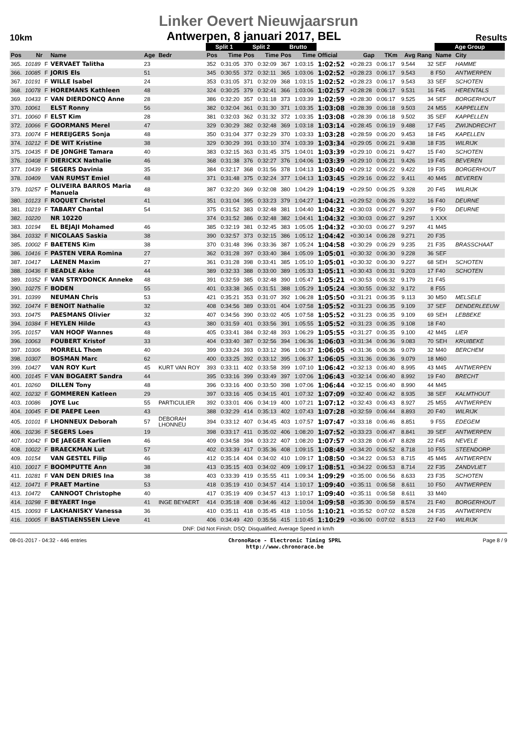Linker Oevert Nieuwjaarsrun
10km Antwerpen, 8 januari 2017, BEL Results
| | | | | | | Split 1 | | Split 2 | | Brutto | | | | | | | Age Group | | |
| --- | --- | --- | --- | --- | --- | --- | --- | --- | --- | --- | --- | --- | --- | --- | --- | --- | --- | --- | --- |
| Pos | Nr | | Name | Age | Bedr | Pos | Time | Pos | Time | Pos | Time | Official | Gap | TKm | Avg | Rang | Name | City | |
| 365. | 10189 | F | VERVAET Talitha | 23 | | 352 | 0:31:05 | 370 | 0:32:09 | 367 | 1:03:15 | 1:02:52 | +0:28:23 | 0:06:17 | 9.544 | 32 | SEF | HAMME | |
| 366. | 10085 | F | JORIS Els | 51 | | 345 | 0:30:55 | 372 | 0:32:11 | 365 | 1:03:06 | 1:02:52 | +0:28:23 | 0:06:17 | 9.543 | 8 | F50 | ANTWERPEN | |
| 367. | 10191 | F | WILLE Isabel | 24 | | 353 | 0:31:05 | 371 | 0:32:09 | 368 | 1:03:15 | 1:02:52 | +0:28:23 | 0:06:17 | 9.543 | 33 | SEF | SCHOTEN | |
| 368. | 10078 | F | HOREMANS Kathleen | 48 | | 324 | 0:30:25 | 379 | 0:32:41 | 366 | 1:03:06 | 1:02:57 | +0:28:28 | 0:06:17 | 9.531 | 16 | F45 | HERENTALS | |
| 369. | 10433 | F | VAN DIERDONCQ Anne | 28 | | 386 | 0:32:20 | 357 | 0:31:18 | 373 | 1:03:39 | 1:02:59 | +0:28:30 | 0:06:17 | 9.525 | 34 | SEF | BORGERHOUT | |
| 370. | 10061 | | ELST Ronny | 56 | | 382 | 0:32:04 | 361 | 0:31:30 | 371 | 1:03:35 | 1:03:08 | +0:28:39 | 0:06:18 | 9.503 | 24 | M55 | KAPPELLEN | |
| 371. | 10060 | F | ELST Kim | 28 | | 381 | 0:32:03 | 362 | 0:31:32 | 372 | 1:03:35 | 1:03:08 | +0:28:39 | 0:06:18 | 9.502 | 35 | SEF | KAPPELLEN | |
| 372. | 10066 | F | GOORMANS Merel | 47 | | 329 | 0:30:29 | 382 | 0:32:48 | 369 | 1:03:18 | 1:03:14 | +0:28:45 | 0:06:19 | 9.488 | 17 | F45 | ZWIJNDRECHT | |
| 373. | 10074 | F | HEREIJGERS Sonja | 48 | | 350 | 0:31:04 | 377 | 0:32:29 | 370 | 1:03:33 | 1:03:28 | +0:28:59 | 0:06:20 | 9.453 | 18 | F45 | KAPELLEN | |
| 374. | 10212 | F | DE WIT Kristine | 38 | | 329 | 0:30:29 | 391 | 0:33:10 | 374 | 1:03:39 | 1:03:34 | +0:29:05 | 0:06:21 | 9.438 | 18 | F35 | WILRIJK | |
| 375. | 10435 | F | DE JONGHE Tamara | 40 | | 383 | 0:32:15 | 363 | 0:31:45 | 375 | 1:04:01 | 1:03:39 | +0:29:10 | 0:06:21 | 9.427 | 15 | F40 | SCHOTEN | |
| 376. | 10408 | F | DIERICKX Nathalie | 46 | | 368 | 0:31:38 | 376 | 0:32:27 | 376 | 1:04:06 | 1:03:39 | +0:29:10 | 0:06:21 | 9.426 | 19 | F45 | BEVEREN | |
| 377. | 10439 | F | SEGERS Davinia | 35 | | 384 | 0:32:17 | 368 | 0:31:56 | 378 | 1:04:13 | 1:03:40 | +0:29:12 | 0:06:22 | 9.422 | 19 | F35 | BORGERHOUT | |
| 378. | 10409 | | VAN RUMST Emiel | 48 | | 371 | 0:31:48 | 375 | 0:32:24 | 377 | 1:04:13 | 1:03:45 | +0:29:16 | 0:06:22 | 9.411 | 40 | M45 | BEVEREN | |
| 379. | 10257 | F | OLIVEIRA BARROS Maria Manuela | 48 | | 387 | 0:32:20 | 369 | 0:32:08 | 380 | 1:04:29 | 1:04:19 | +0:29:50 | 0:06:25 | 9.328 | 20 | F45 | WILRIJK | |
| 380. | 10123 | F | ROQUET Christel | 41 | | 351 | 0:31:04 | 395 | 0:33:23 | 379 | 1:04:27 | 1:04:21 | +0:29:52 | 0:06:26 | 9.322 | 16 | F40 | DEURNE | |
| 381. | 10219 | F | TABARY Chantal | 54 | | 375 | 0:31:52 | 383 | 0:32:48 | 381 | 1:04:40 | 1:04:32 | +0:30:03 | 0:06:27 | 9.297 | 9 | F50 | DEURNE | |
| 382. | 10220 | | NR 10220 | | | 374 | 0:31:52 | 386 | 0:32:48 | 382 | 1:04:41 | 1:04:32 | +0:30:03 | 0:06:27 | 9.297 | 1 | XXX | | |
| 383. | 10194 | | EL BEJAJI Mohamed | 46 | | 385 | 0:32:19 | 381 | 0:32:45 | 383 | 1:05:05 | 1:04:32 | +0:30:03 | 0:06:27 | 9.297 | 41 | M45 | | |
| 384. | 10332 | F | NICOLAAS Saskia | 38 | | 390 | 0:32:57 | 373 | 0:32:15 | 386 | 1:05:12 | 1:04:42 | +0:30:14 | 0:06:28 | 9.271 | 20 | F35 | | |
| 385. | 10002 | F | BAETENS Kim | 38 | | 370 | 0:31:48 | 396 | 0:33:36 | 387 | 1:05:24 | 1:04:58 | +0:30:29 | 0:06:29 | 9.235 | 21 | F35 | BRASSCHAAT | |
| 386. | 10416 | F | PASTEN VERA Romina | 27 | | 362 | 0:31:28 | 397 | 0:33:40 | 384 | 1:05:09 | 1:05:01 | +0:30:32 | 0:06:30 | 9.228 | 36 | SEF | | |
| 387. | 10417 | | LAENEN Maxim | 27 | | 361 | 0:31:28 | 398 | 0:33:41 | 385 | 1:05:10 | 1:05:01 | +0:30:32 | 0:06:30 | 9.227 | 68 | SEH | SCHOTEN | |
| 388. | 10436 | F | BEADLE Akke | 44 | | 389 | 0:32:33 | 388 | 0:33:00 | 389 | 1:05:33 | 1:05:11 | +0:30:43 | 0:06:31 | 9.203 | 17 | F40 | SCHOTEN | |
| 389. | 10352 | F | VAN STRYDONCK Anneke | 48 | | 391 | 0:32:59 | 385 | 0:32:48 | 390 | 1:05:47 | 1:05:21 | +0:30:53 | 0:06:32 | 9.179 | 21 | F45 | | |
| 390. | 10275 | F | BODEN | 55 | | 401 | 0:33:38 | 365 | 0:31:51 | 388 | 1:05:29 | 1:05:24 | +0:30:55 | 0:06:32 | 9.172 | 8 | F55 | | |
| 391. | 10399 | | NEUMAN Chris | 53 | | 421 | 0:35:21 | 353 | 0:31:07 | 392 | 1:06:28 | 1:05:50 | +0:31:21 | 0:06:35 | 9.113 | 30 | M50 | MELSELE | |
| 392. | 10474 | F | BENOIT Nathalie | 32 | | 408 | 0:34:56 | 389 | 0:33:01 | 404 | 1:07:58 | 1:05:52 | +0:31:23 | 0:06:35 | 9.109 | 37 | SEF | DENDERLEEUW | |
| 393. | 10475 | | PAESMANS Olivier | 32 | | 407 | 0:34:56 | 390 | 0:33:02 | 405 | 1:07:58 | 1:05:52 | +0:31:23 | 0:06:35 | 9.109 | 69 | SEH | LEBBEKE | |
| 394. | 10384 | F | HEYLEN Hilde | 43 | | 380 | 0:31:59 | 401 | 0:33:56 | 391 | 1:05:55 | 1:05:52 | +0:31:23 | 0:06:35 | 9.108 | 18 | F40 | | |
| 395. | 10157 | | VAN HOOF Wannes | 48 | | 405 | 0:33:41 | 384 | 0:32:48 | 393 | 1:06:29 | 1:05:55 | +0:31:27 | 0:06:35 | 9.100 | 42 | M45 | LIER | |
| 396. | 10063 | | FOUBERT Kristof | 33 | | 404 | 0:33:40 | 387 | 0:32:56 | 394 | 1:06:36 | 1:06:03 | +0:31:34 | 0:06:36 | 9.083 | 70 | SEH | KRUIBEKE | |
| 397. | 10306 | | MORRELL Thom | 40 | | 399 | 0:33:24 | 393 | 0:33:12 | 396 | 1:06:37 | 1:06:05 | +0:31:36 | 0:06:36 | 9.079 | 32 | M40 | BERCHEM | |
| 398. | 10307 | | BOSMAN Marc | 62 | | 400 | 0:33:25 | 392 | 0:33:12 | 395 | 1:06:37 | 1:06:05 | +0:31:36 | 0:06:36 | 9.079 | 18 | M60 | | |
| 399. | 10427 | | VAN ROY Kurt | 45 | KURT VAN ROY | 393 | 0:33:11 | 402 | 0:33:58 | 399 | 1:07:10 | 1:06:42 | +0:32:13 | 0:06:40 | 8.995 | 43 | M45 | ANTWERPEN | |
| 400. | 10145 | F | VAN BOGAERT Sandra | 44 | | 395 | 0:33:16 | 399 | 0:33:49 | 397 | 1:07:06 | 1:06:43 | +0:32:14 | 0:06:40 | 8.992 | 19 | F40 | BRECHT | |
| 401. | 10260 | | DILLEN Tony | 48 | | 396 | 0:33:16 | 400 | 0:33:50 | 398 | 1:07:06 | 1:06:44 | +0:32:15 | 0:06:40 | 8.990 | 44 | M45 | | |
| 402. | 10232 | F | GOMMEREN Katleen | 29 | | 397 | 0:33:16 | 405 | 0:34:15 | 401 | 1:07:32 | 1:07:09 | +0:32:40 | 0:06:42 | 8.935 | 38 | SEF | KALMTHOUT | |
| 403. | 10086 | | JOYE Luc | 55 | PARTICULIER | 392 | 0:33:01 | 406 | 0:34:19 | 400 | 1:07:21 | 1:07:12 | +0:32:43 | 0:06:43 | 8.927 | 25 | M55 | ANTWERPEN | |
| 404. | 10045 | F | DE PAEPE Leen | 43 | | 388 | 0:32:29 | 414 | 0:35:13 | 402 | 1:07:43 | 1:07:28 | +0:32:59 | 0:06:44 | 8.893 | 20 | F40 | WILRIJK | |
| 405. | 10101 | F | LHONNEUX Deborah | 57 | DEBORAH LHONNEU | 394 | 0:33:12 | 407 | 0:34:45 | 403 | 1:07:57 | 1:07:47 | +0:33:18 | 0:06:46 | 8.851 | 9 | F55 | EDEGEM | |
| 406. | 10236 | F | SEGERS Loes | 19 | | 398 | 0:33:17 | 411 | 0:35:02 | 406 | 1:08:20 | 1:07:52 | +0:33:23 | 0:06:47 | 8.841 | 39 | SEF | ANTWERPEN | |
| 407. | 10042 | F | DE JAEGER Karlien | 46 | | 409 | 0:34:58 | 394 | 0:33:22 | 407 | 1:08:20 | 1:07:57 | +0:33:28 | 0:06:47 | 8.828 | 22 | F45 | NEVELE | |
| 408. | 10022 | F | BRAECKMAN Lut | 57 | | 402 | 0:33:39 | 417 | 0:35:36 | 408 | 1:09:15 | 1:08:49 | +0:34:20 | 0:06:52 | 8.718 | 10 | F55 | STEENDORP | |
| 409. | 10154 | | VAN GESTEL Filip | 46 | | 412 | 0:35:14 | 404 | 0:34:02 | 410 | 1:09:17 | 1:08:50 | +0:34:22 | 0:06:53 | 8.715 | 45 | M45 | ANTWERPEN | |
| 410. | 10017 | F | BOOMPUTTE Ann | 38 | | 413 | 0:35:15 | 403 | 0:34:02 | 409 | 1:09:17 | 1:08:51 | +0:34:22 | 0:06:53 | 8.714 | 22 | F35 | ZANDVLIET | |
| 411. | 10281 | F | VAN DEN DRIES Ina | 38 | | 403 | 0:33:39 | 419 | 0:35:55 | 411 | 1:09:34 | 1:09:29 | +0:35:00 | 0:06:56 | 8.633 | 23 | F35 | SCHOTEN | |
| 412. | 10471 | F | PRAET Martine | 53 | | 418 | 0:35:19 | 410 | 0:34:57 | 414 | 1:10:17 | 1:09:40 | +0:35:11 | 0:06:58 | 8.611 | 10 | F50 | ANTWERPEN | |
| 413. | 10472 | | CANNOOT Christophe | 40 | | 417 | 0:35:19 | 409 | 0:34:57 | 413 | 1:10:17 | 1:09:40 | +0:35:11 | 0:06:58 | 8.611 | 33 | M40 | | |
| 414. | 10298 | F | BEYAERT Inge | 41 | INGE BEYAERT | 414 | 0:35:18 | 408 | 0:34:46 | 412 | 1:10:04 | 1:09:58 | +0:35:30 | 0:06:59 | 8.574 | 21 | F40 | BORGERHOUT | |
| 415. | 10093 | F | LAKHANISKY Vanessa | 36 | | 410 | 0:35:11 | 418 | 0:35:45 | 418 | 1:10:56 | 1:10:21 | +0:35:52 | 0:07:02 | 8.528 | 24 | F35 | ANTWERPEN | |
| 416. | 10005 | F | BASTIAENSSEN Lieve | 41 | | 406 | 0:34:49 | 420 | 0:35:56 | 415 | 1:10:45 | 1:10:29 | +0:36:00 | 0:07:02 | 8.513 | 22 | F40 | WILRIJK | |
DNF: Did Not Finish; DSQ: Disqualified; Average Speed in km/h
08-01-2017 - 04:32 - 446 entries ChronoRace - Electronic Timing SPRL
http://www.chronorace.be Page 8 / 9